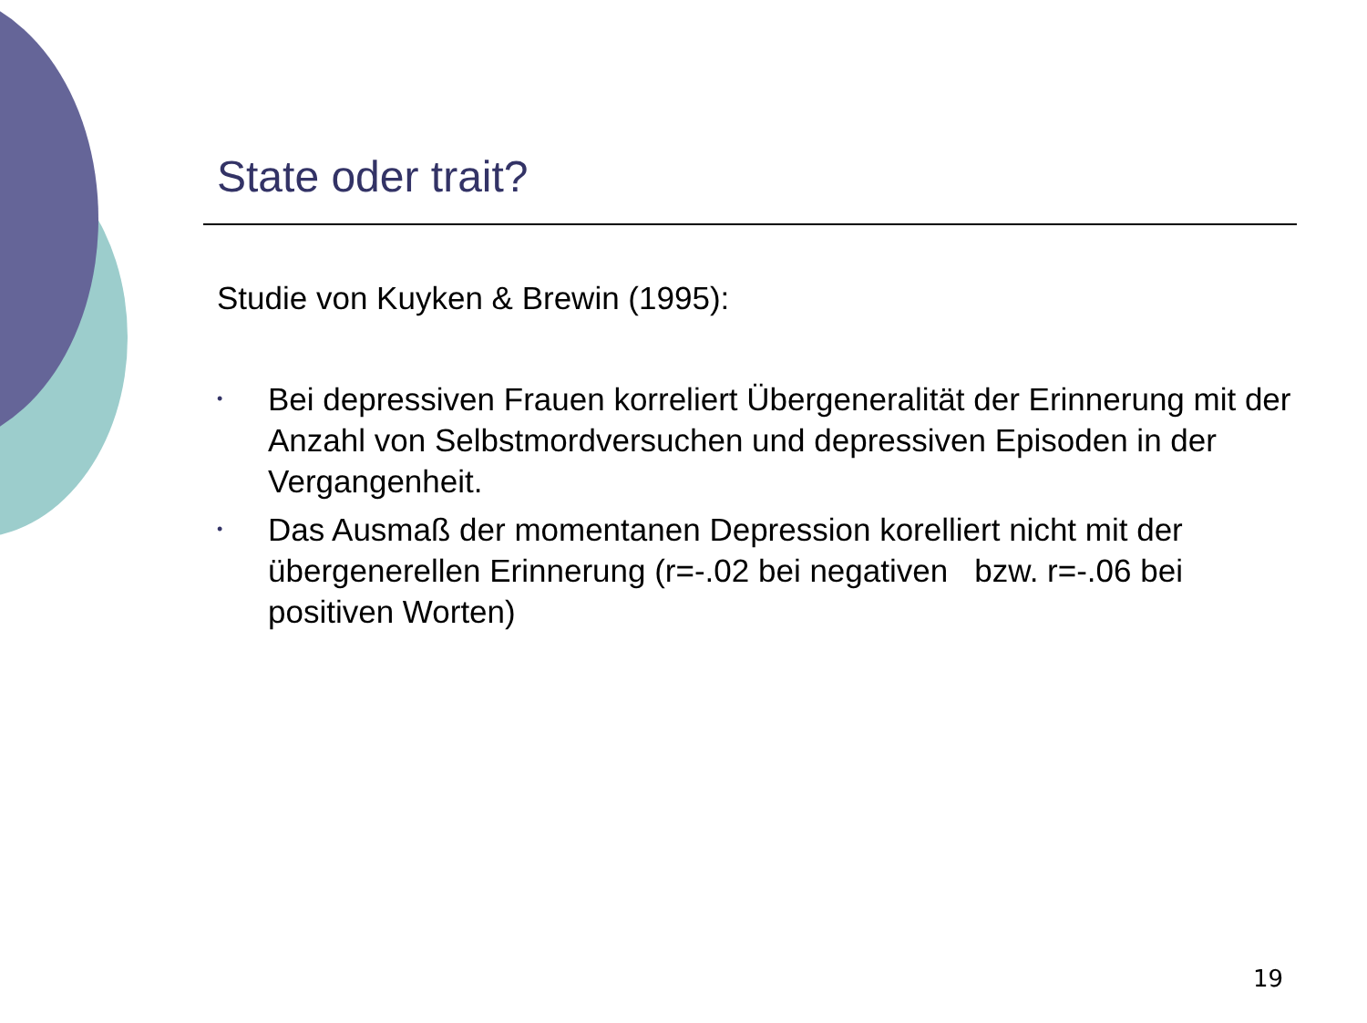State oder trait?
Studie von Kuyken & Brewin (1995):
• Bei depressiven Frauen korreliert Übergeneralität der Erinnerung mit der Anzahl von Selbstmordversuchen und depressiven Episoden in der Vergangenheit.
• Das Ausmaß der momentanen Depression korelliert nicht mit der übergenerellen Erinnerung (r=-.02 bei negativen bzw. r=-.06 bei positiven Worten)
19